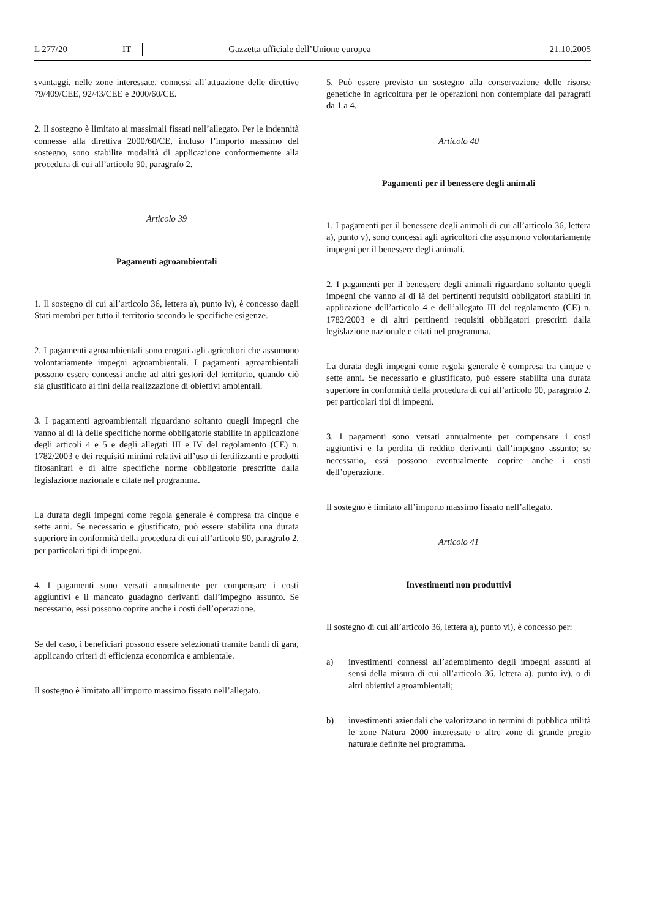L 277/20 IT Gazzetta ufficiale dell’Unione europea 21.10.2005
svantaggi, nelle zone interessate, connessi all’attuazione delle direttive 79/409/CEE, 92/43/CEE e 2000/60/CE.
2. Il sostegno è limitato ai massimali fissati nell’allegato. Per le indennità connesse alla direttiva 2000/60/CE, incluso l’importo massimo del sostegno, sono stabilite modalità di applicazione conformemente alla procedura di cui all’articolo 90, paragrafo 2.
Articolo 39
Pagamenti agroambientali
1. Il sostegno di cui all’articolo 36, lettera a), punto iv), è concesso dagli Stati membri per tutto il territorio secondo le specifiche esigenze.
2. I pagamenti agroambientali sono erogati agli agricoltori che assumono volontariamente impegni agroambientali. I pagamenti agroambientali possono essere concessi anche ad altri gestori del territorio, quando ciò sia giustificato ai fini della realizzazione di obiettivi ambientali.
3. I pagamenti agroambientali riguardano soltanto quegli impegni che vanno al di là delle specifiche norme obbligatorie stabilite in applicazione degli articoli 4 e 5 e degli allegati III e IV del regolamento (CE) n. 1782/2003 e dei requisiti minimi relativi all’uso di fertilizzanti e prodotti fitosanitari e di altre specifiche norme obbligatorie prescritte dalla legislazione nazionale e citate nel programma.
La durata degli impegni come regola generale è compresa tra cinque e sette anni. Se necessario e giustificato, può essere stabilita una durata superiore in conformità della procedura di cui all’articolo 90, paragrafo 2, per particolari tipi di impegni.
4. I pagamenti sono versati annualmente per compensare i costi aggiuntivi e il mancato guadagno derivanti dall’impegno assunto. Se necessario, essi possono coprire anche i costi dell’operazione.
Se del caso, i beneficiari possono essere selezionati tramite bandi di gara, applicando criteri di efficienza economica e ambientale.
Il sostegno è limitato all’importo massimo fissato nell’allegato.
5. Può essere previsto un sostegno alla conservazione delle risorse genetiche in agricoltura per le operazioni non contemplate dai paragrafi da 1 a 4.
Articolo 40
Pagamenti per il benessere degli animali
1. I pagamenti per il benessere degli animali di cui all’articolo 36, lettera a), punto v), sono concessi agli agricoltori che assumono volontariamente impegni per il benessere degli animali.
2. I pagamenti per il benessere degli animali riguardano soltanto quegli impegni che vanno al di là dei pertinenti requisiti obbligatori stabiliti in applicazione dell’articolo 4 e dell’allegato III del regolamento (CE) n. 1782/2003 e di altri pertinenti requisiti obbligatori prescritti dalla legislazione nazionale e citati nel programma.
La durata degli impegni come regola generale è compresa tra cinque e sette anni. Se necessario e giustificato, può essere stabilita una durata superiore in conformità della procedura di cui all’articolo 90, paragrafo 2, per particolari tipi di impegni.
3. I pagamenti sono versati annualmente per compensare i costi aggiuntivi e la perdita di reddito derivanti dall’impegno assunto; se necessario, essi possono eventualmente coprire anche i costi dell’operazione.
Il sostegno è limitato all’importo massimo fissato nell’allegato.
Articolo 41
Investimenti non produttivi
Il sostegno di cui all’articolo 36, lettera a), punto vi), è concesso per:
a) investimenti connessi all’adempimento degli impegni assunti ai sensi della misura di cui all’articolo 36, lettera a), punto iv), o di altri obiettivi agroambientali;
b) investimenti aziendali che valorizzano in termini di pubblica utilità le zone Natura 2000 interessate o altre zone di grande pregio naturale definite nel programma.